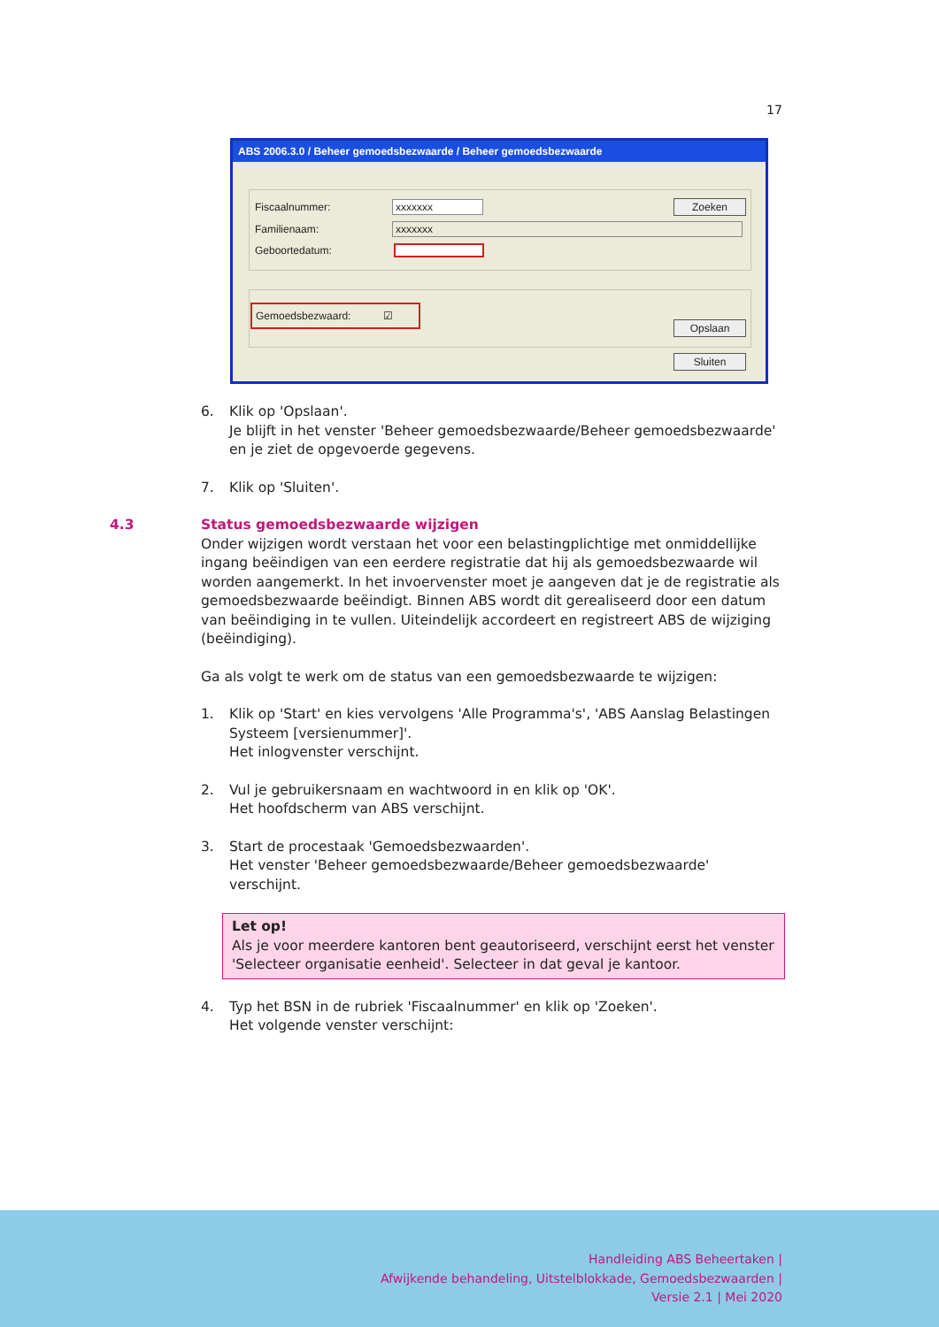17
ABS 2006.3.0 / Beheer gemoedsbezwaarde / Beheer gemoedsbezwaarde
Fiscaalnummer: xxxxxxx Zoeken
Familienaam: xxxxxxx
Geboortedatum:
Gemoedsbezwaard: ☑
Opslaan
Sluiten
6. Klik op 'Opslaan'.
Je blijft in het venster 'Beheer gemoedsbezwaarde/Beheer gemoedsbezwaarde' en je ziet de opgevoerde gegevens.
7. Klik op 'Sluiten'.
4.3 Status gemoedsbezwaarde wijzigen
Onder wijzigen wordt verstaan het voor een belastingplichtige met onmiddellijke ingang beëindigen van een eerdere registratie dat hij als gemoedsbezwaarde wil worden aangemerkt. In het invoervenster moet je aangeven dat je de registratie als gemoedsbezwaarde beëindigt. Binnen ABS wordt dit gerealiseerd door een datum van beëindiging in te vullen. Uiteindelijk accordeert en registreert ABS de wijziging (beëindiging).
Ga als volgt te werk om de status van een gemoedsbezwaarde te wijzigen:
1. Klik op 'Start' en kies vervolgens 'Alle Programma's', 'ABS Aanslag Belastingen Systeem [versienummer]'.
Het inlogvenster verschijnt.
2. Vul je gebruikersnaam en wachtwoord in en klik op 'OK'.
Het hoofdscherm van ABS verschijnt.
3. Start de procestaak 'Gemoedsbezwaarden'.
Het venster 'Beheer gemoedsbezwaarde/Beheer gemoedsbezwaarde' verschijnt.
Let op!
Als je voor meerdere kantoren bent geautoriseerd, verschijnt eerst het venster 'Selecteer organisatie eenheid'. Selecteer in dat geval je kantoor.
4. Typ het BSN in de rubriek 'Fiscaalnummer' en klik op 'Zoeken'.
Het volgende venster verschijnt:
Handleiding ABS Beheertaken |
Afwijkende behandeling, Uitstelblokkade, Gemoedsbezwaarden |
Versie 2.1 | Mei 2020